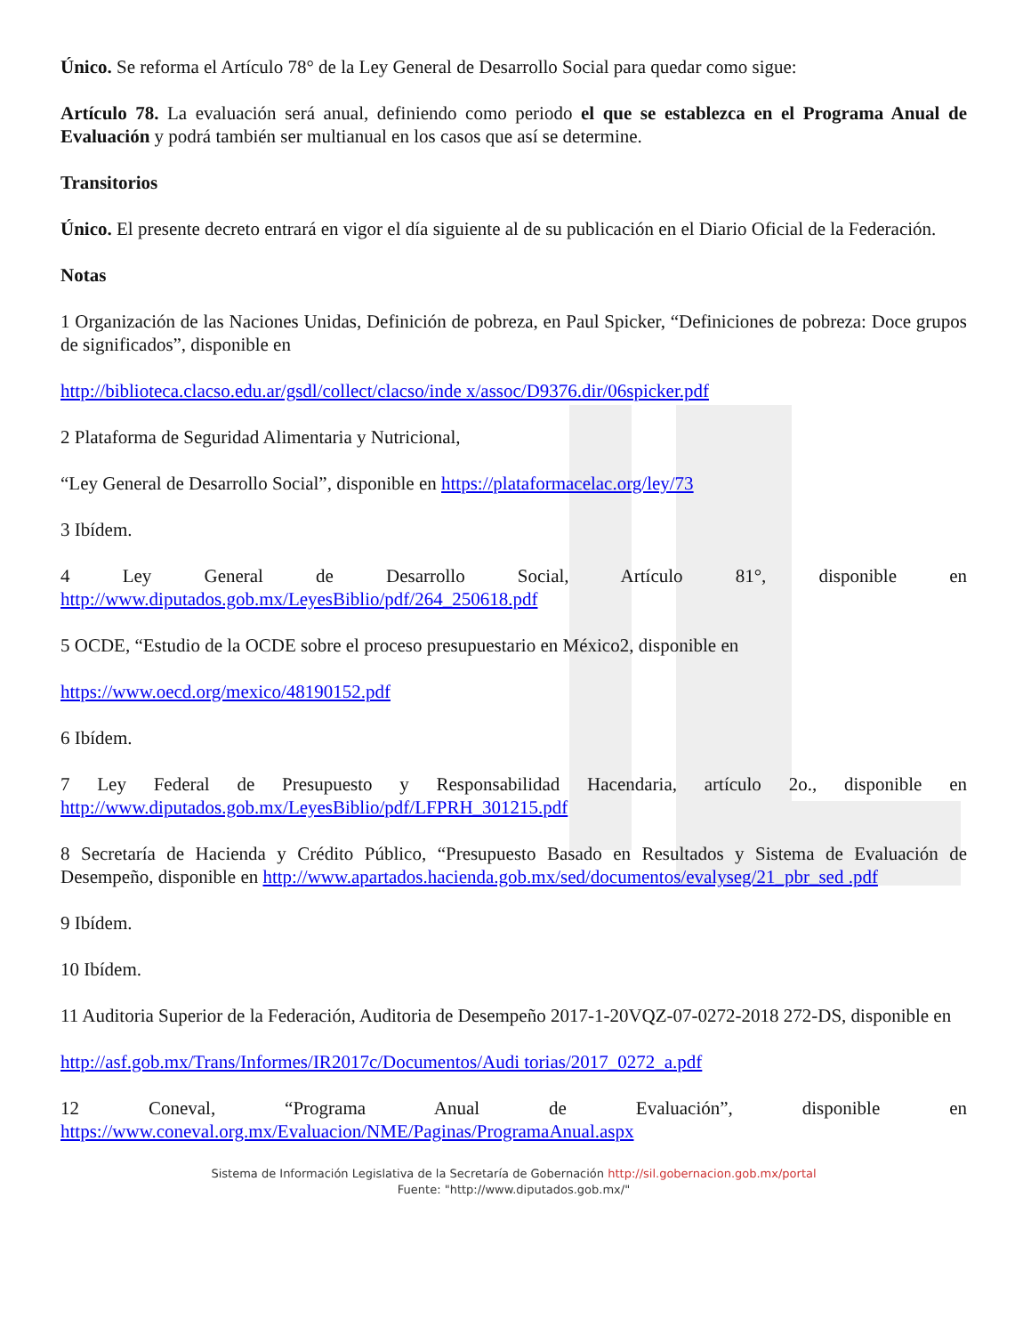Único. Se reforma el Artículo 78° de la Ley General de Desarrollo Social para quedar como sigue:
Artículo 78. La evaluación será anual, definiendo como periodo el que se establezca en el Programa Anual de Evaluación y podrá también ser multianual en los casos que así se determine.
Transitorios
Único. El presente decreto entrará en vigor el día siguiente al de su publicación en el Diario Oficial de la Federación.
Notas
1 Organización de las Naciones Unidas, Definición de pobreza, en Paul Spicker, “Definiciones de pobreza: Doce grupos de significados”, disponible en
http://biblioteca.clacso.edu.ar/gsdl/collect/clacso/inde x/assoc/D9376.dir/06spicker.pdf
2 Plataforma de Seguridad Alimentaria y Nutricional,
“Ley General de Desarrollo Social”, disponible en https://plataformacelac.org/ley/73
3 Ibídem.
4 Ley General de Desarrollo Social, Artículo 81°, disponible en http://www.diputados.gob.mx/LeyesBiblio/pdf/264_250618.pdf
5 OCDE, “Estudio de la OCDE sobre el proceso presupuestario en México2, disponible en
https://www.oecd.org/mexico/48190152.pdf
6 Ibídem.
7 Ley Federal de Presupuesto y Responsabilidad Hacendaria, artículo 2o., disponible en http://www.diputados.gob.mx/LeyesBiblio/pdf/LFPRH_301215.pdf
8 Secretaría de Hacienda y Crédito Público, “Presupuesto Basado en Resultados y Sistema de Evaluación de Desempeño, disponible en http://www.apartados.hacienda.gob.mx/sed/documentos/evalyseg/21_pbr_sed .pdf
9 Ibídem.
10 Ibídem.
11 Auditoria Superior de la Federación, Auditoria de Desempeño 2017-1-20VQZ-07-0272-2018 272-DS, disponible en
http://asf.gob.mx/Trans/Informes/IR2017c/Documentos/Audi torias/2017_0272_a.pdf
12 Coneval, “Programa Anual de Evaluación”, disponible en https://www.coneval.org.mx/Evaluacion/NME/Paginas/ProgramaAnual.aspx
Sistema de Información Legislativa de la Secretaría de Gobernación http://sil.gobernacion.gob.mx/portal
Fuente: "http://www.diputados.gob.mx/"